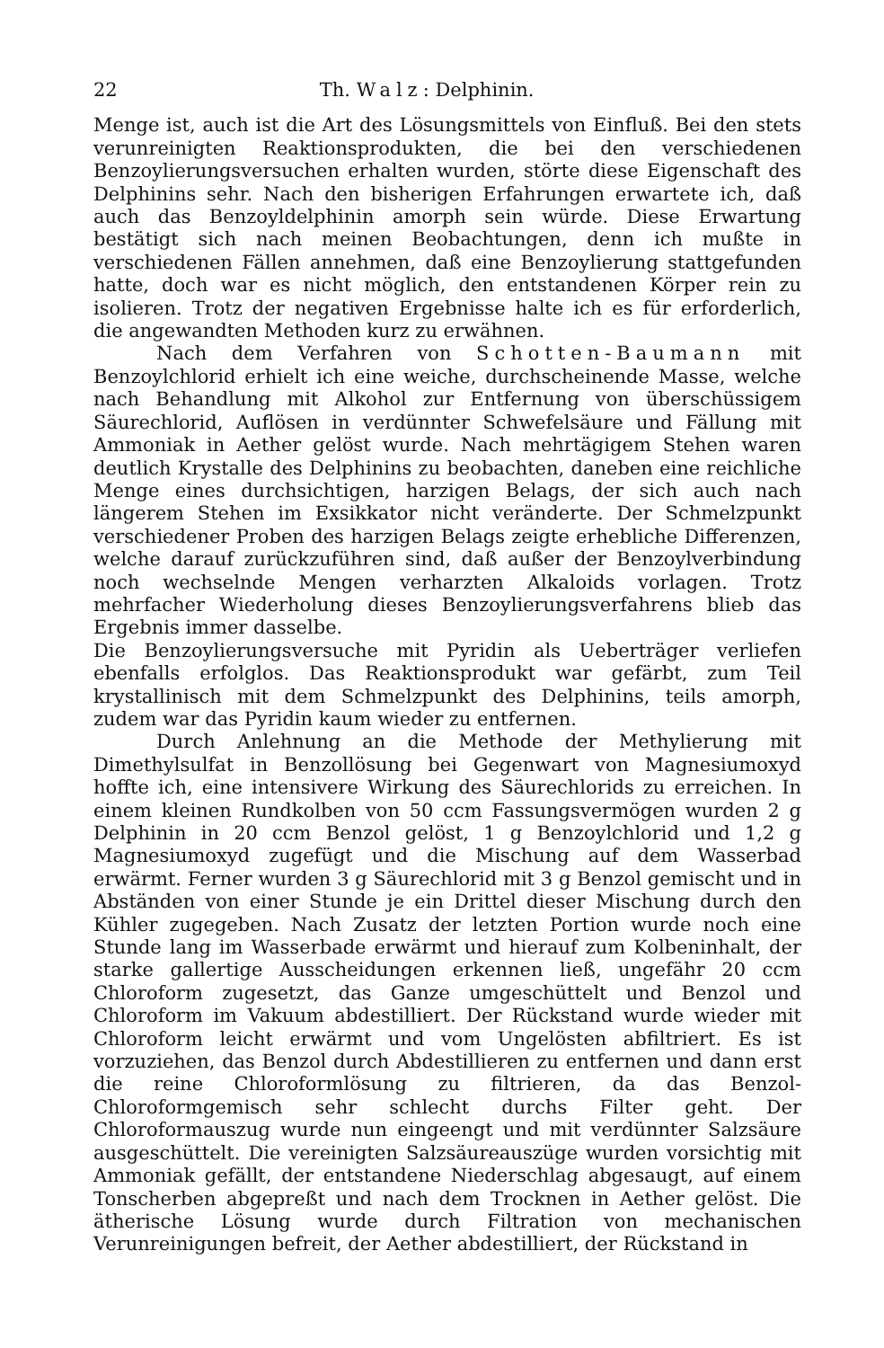22 Th. Walz: Delphinin.
Menge ist, auch ist die Art des Lösungsmittels von Einfluß. Bei den stets verunreinigten Reaktionsprodukten, die bei den verschiedenen Benzoylierungsversuchen erhalten wurden, störte diese Eigenschaft des Delphinins sehr. Nach den bisherigen Erfahrungen erwartete ich, daß auch das Benzoyldelphinin amorph sein würde. Diese Erwartung bestätigt sich nach meinen Beobachtungen, denn ich mußte in verschiedenen Fällen annehmen, daß eine Benzoylierung stattgefunden hatte, doch war es nicht möglich, den entstandenen Körper rein zu isolieren. Trotz der negativen Ergebnisse halte ich es für erforderlich, die angewandten Methoden kurz zu erwähnen.
Nach dem Verfahren von Schotten-Baumann mit Benzoylchlorid erhielt ich eine weiche, durchscheinende Masse, welche nach Behandlung mit Alkohol zur Entfernung von überschüssigem Säurechlorid, Auflösen in verdünnter Schwefelsäure und Fällung mit Ammoniak in Aether gelöst wurde. Nach mehrtägigem Stehen waren deutlich Krystalle des Delphinins zu beobachten, daneben eine reichliche Menge eines durchsichtigen, harzigen Belags, der sich auch nach längerem Stehen im Exsikkator nicht veränderte. Der Schmelzpunkt verschiedener Proben des harzigen Belags zeigte erhebliche Differenzen, welche darauf zurückzuführen sind, daß außer der Benzoylverbindung noch wechselnde Mengen verharzten Alkaloids vorlagen. Trotz mehrfacher Wiederholung dieses Benzoylierungsverfahrens blieb das Ergebnis immer dasselbe.
Die Benzoylierungsversuche mit Pyridin als Ueberträger verliefen ebenfalls erfolglos. Das Reaktionsprodukt war gefärbt, zum Teil krystallinisch mit dem Schmelzpunkt des Delphinins, teils amorph, zudem war das Pyridin kaum wieder zu entfernen.
Durch Anlehnung an die Methode der Methylierung mit Dimethylsulfat in Benzollösung bei Gegenwart von Magnesiumoxyd hoffte ich, eine intensivere Wirkung des Säurechlorids zu erreichen. In einem kleinen Rundkolben von 50 ccm Fassungsvermögen wurden 2 g Delphinin in 20 ccm Benzol gelöst, 1 g Benzoylchlorid und 1,2 g Magnesiumoxyd zugefügt und die Mischung auf dem Wasserbad erwärmt. Ferner wurden 3 g Säurechlorid mit 3 g Benzol gemischt und in Abständen von einer Stunde je ein Drittel dieser Mischung durch den Kühler zugegeben. Nach Zusatz der letzten Portion wurde noch eine Stunde lang im Wasserbade erwärmt und hierauf zum Kolbeninhalt, der starke gallertige Ausscheidungen erkennen ließ, ungefähr 20 ccm Chloroform zugesetzt, das Ganze umgeschüttelt und Benzol und Chloroform im Vakuum abdestilliert. Der Rückstand wurde wieder mit Chloroform leicht erwärmt und vom Ungelösten abfiltriert. Es ist vorzuziehen, das Benzol durch Abdestillieren zu entfernen und dann erst die reine Chloroformlösung zu filtrieren, da das Benzol-Chloroformgemisch sehr schlecht durchs Filter geht. Der Chloroformauszug wurde nun eingeengt und mit verdünnter Salzsäure ausgeschüttelt. Die vereinigten Salzsäureauszüge wurden vorsichtig mit Ammoniak gefällt, der entstandene Niederschlag abgesaugt, auf einem Tonscherben abgepreßt und nach dem Trocknen in Aether gelöst. Die ätherische Lösung wurde durch Filtration von mechanischen Verunreinigungen befreit, der Aether abdestilliert, der Rückstand in